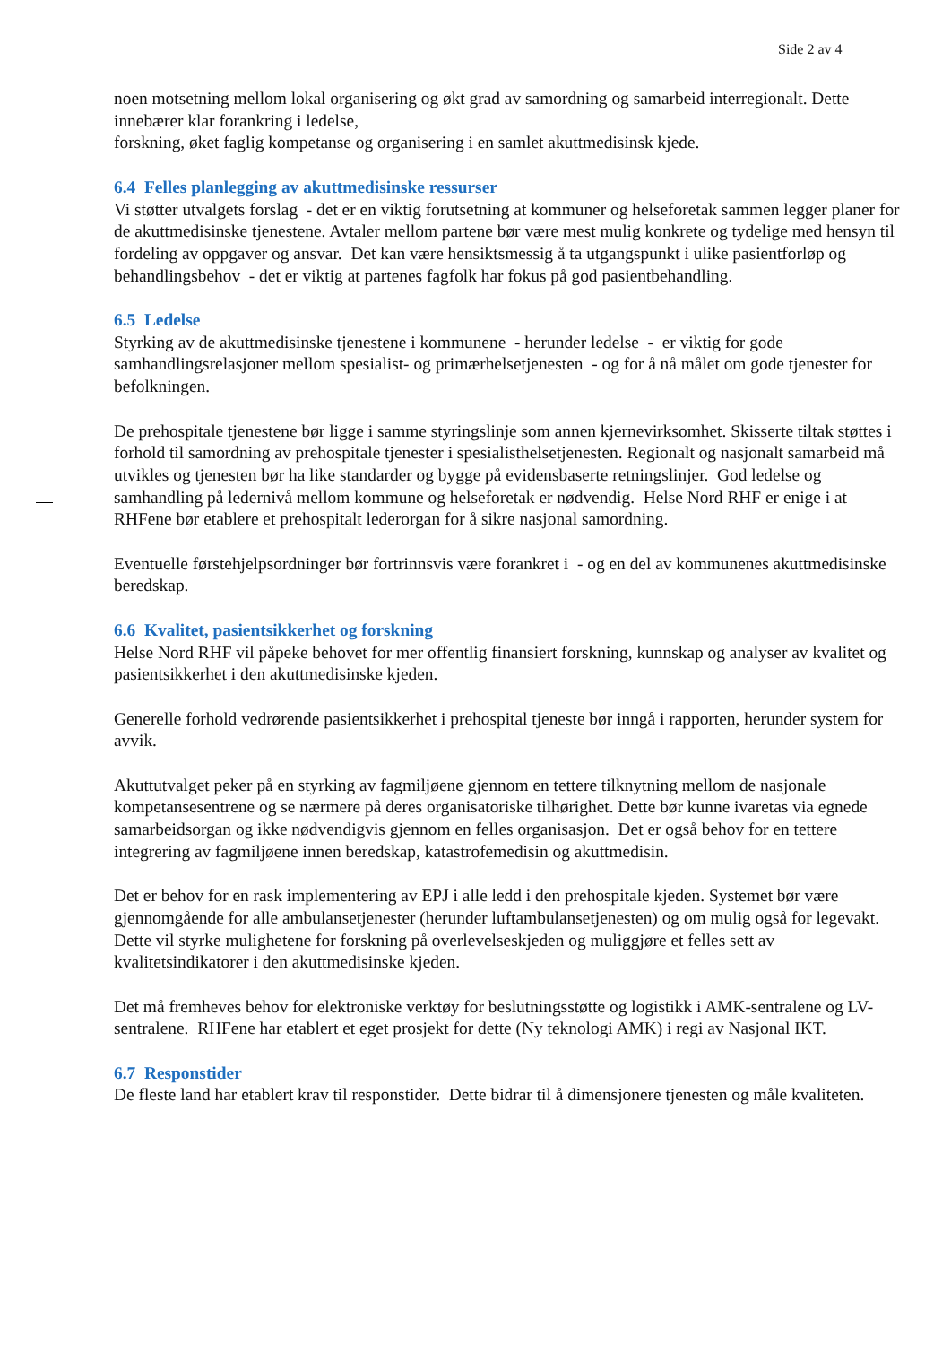Side 2 av 4
noen motsetning mellom lokal organisering og økt grad av samordning og samarbeid interregionalt. Dette innebærer klar forankring i ledelse,
forskning, øket faglig kompetanse og organisering i en samlet akuttmedisinsk kjede.
6.4 Felles planlegging av akuttmedisinske ressurser
Vi støtter utvalgets forslag - det er en viktig forutsetning at kommuner og helseforetak sammen legger planer for de akuttmedisinske tjenestene. Avtaler mellom partene bør være mest mulig konkrete og tydelige med hensyn til fordeling av oppgaver og ansvar. Det kan være hensiktsmessig å ta utgangspunkt i ulike pasientforløp og behandlingsbehov - det er viktig at partenes fagfolk har fokus på god pasientbehandling.
6.5 Ledelse
Styrking av de akuttmedisinske tjenestene i kommunene - herunder ledelse - er viktig for gode samhandlingsrelasjoner mellom spesialist- og primærhelsetjenesten - og for å nå målet om gode tjenester for befolkningen.
De prehospitale tjenestene bør ligge i samme styringslinje som annen kjernevirksomhet. Skisserte tiltak støttes i forhold til samordning av prehospitale tjenester i spesialisthelsetjenesten. Regionalt og nasjonalt samarbeid må utvikles og tjenesten bør ha like standarder og bygge på evidensbaserte retningslinjer. God ledelse og samhandling på ledernivå mellom kommune og helseforetak er nødvendig. Helse Nord RHF er enige i at RHFene bør etablere et prehospitalt lederorgan for å sikre nasjonal samordning.
Eventuelle førstehjelpsordninger bør fortrinnsvis være forankret i - og en del av kommunenes akuttmedisinske beredskap.
6.6 Kvalitet, pasientsikkerhet og forskning
Helse Nord RHF vil påpeke behovet for mer offentlig finansiert forskning, kunnskap og analyser av kvalitet og pasientsikkerhet i den akuttmedisinske kjeden.
Generelle forhold vedrørende pasientsikkerhet i prehospital tjeneste bør inngå i rapporten, herunder system for avvik.
Akuttutvalget peker på en styrking av fagmiljøene gjennom en tettere tilknytning mellom de nasjonale kompetansesentrene og se nærmere på deres organisatoriske tilhørighet. Dette bør kunne ivaretas via egnede samarbeidsorgan og ikke nødvendigvis gjennom en felles organisasjon. Det er også behov for en tettere integrering av fagmiljøene innen beredskap, katastrofemedisin og akuttmedisin.
Det er behov for en rask implementering av EPJ i alle ledd i den prehospitale kjeden. Systemet bør være gjennomgående for alle ambulansetjenester (herunder luftambulansetjenesten) og om mulig også for legevakt. Dette vil styrke mulighetene for forskning på overlevelseskjeden og muliggjøre et felles sett av kvalitetsindikatorer i den akuttmedisinske kjeden.
Det må fremheves behov for elektroniske verktøy for beslutningsstøtte og logistikk i AMK-sentralene og LV-sentralene. RHFene har etablert et eget prosjekt for dette (Ny teknologi AMK) i regi av Nasjonal IKT.
6.7 Responstider
De fleste land har etablert krav til responstider. Dette bidrar til å dimensjonere tjenesten og måle kvaliteten.